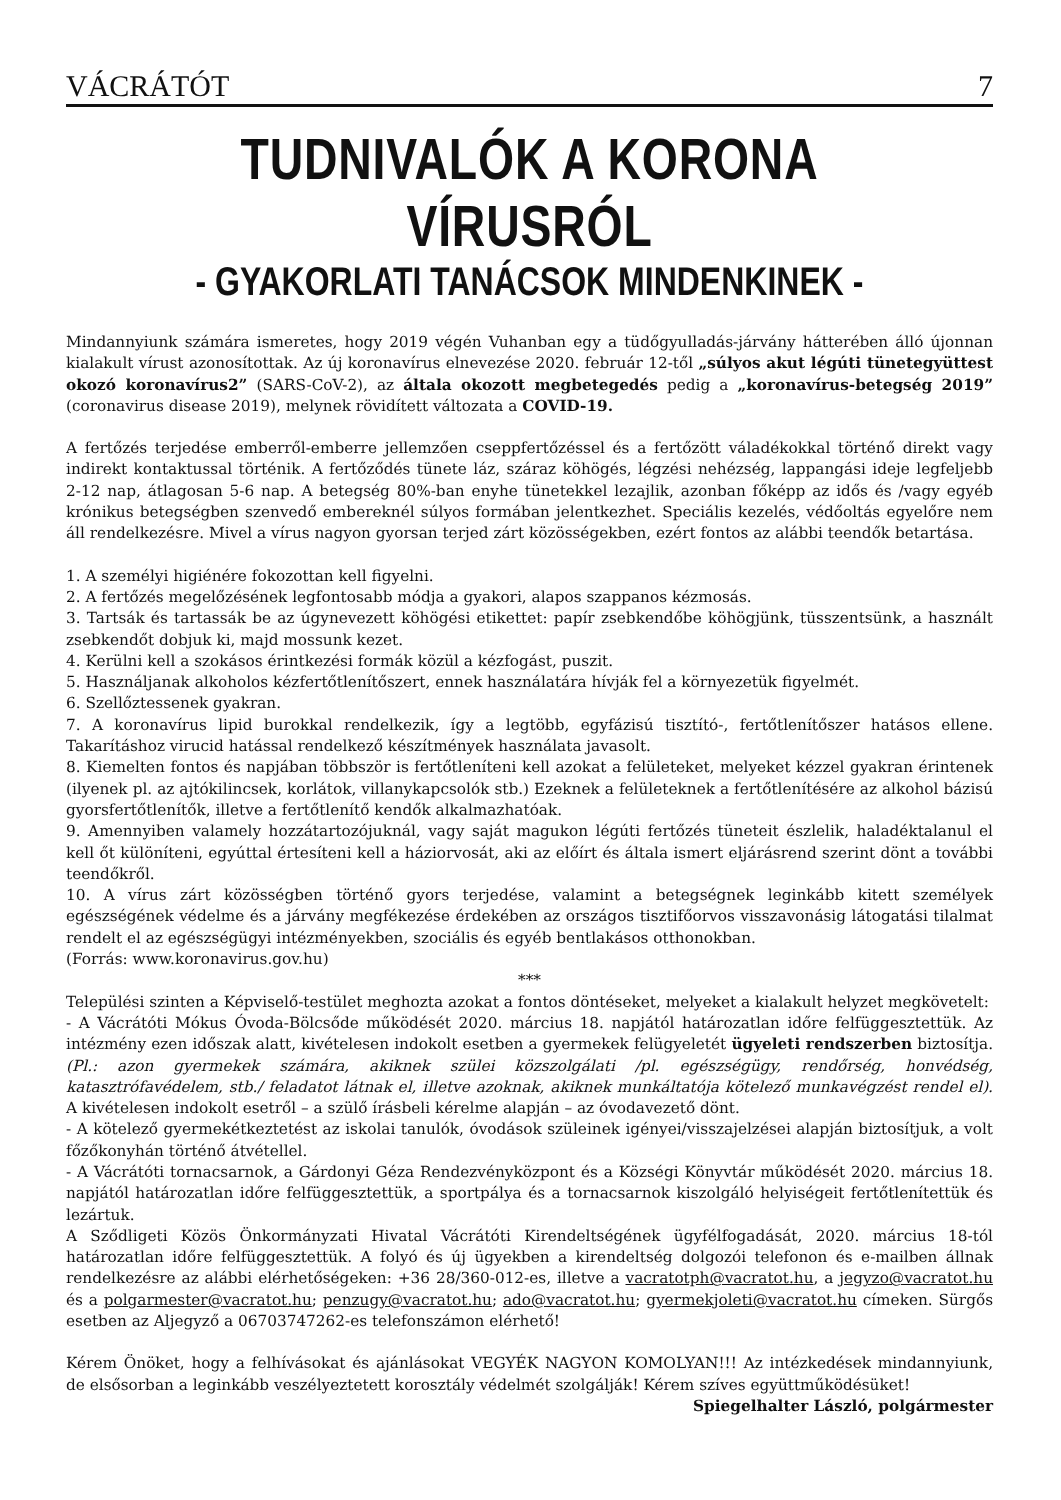VÁCRÁTÓT 7
TUDNIVALÓK A KORONA VÍRUSRÓL
- GYAKORLATI TANÁCSOK MINDENKINEK -
Mindannyiunk számára ismeretes, hogy 2019 végén Vuhanban egy a tüdőgyulladás-járvány hátterében álló újonnan kialakult vírust azonosítottak. Az új koronavírus elnevezése 2020. február 12-től „súlyos akut légúti tünetegyüttest okozó koronavírus2” (SARS-CoV-2), az általa okozott megbetegedés pedig a „koronavírus-betegség 2019” (coronavirus disease 2019), melynek rövidített változata a COVID-19.
A fertőzés terjedése emberről-emberre jellemzően cseppfertőzéssel és a fertőzött váladékokkal történő direkt vagy indirekt kontaktussal történik. A fertőződés tünete láz, száraz köhögés, légzési nehézség, lappangási ideje legfeljebb 2-12 nap, átlagosan 5-6 nap. A betegség 80%-ban enyhe tünetekkel lezajlik, azonban főképp az idős és /vagy egyéb krónikus betegségben szenvedő embereknél súlyos formában jelentkezhet. Speciális kezelés, védőoltás egyelőre nem áll rendelkezésre. Mivel a vírus nagyon gyorsan terjed zárt közösségekben, ezért fontos az alábbi teendők betartása.
1. A személyi higiénére fokozottan kell figyelni.
2. A fertőzés megelőzésének legfontosabb módja a gyakori, alapos szappanos kézmosás.
3. Tartsák és tartassák be az úgynevezett köhögési etikettet: papír zsebkendőbe köhögjünk, tüsszentsünk, a használt zsebkendőt dobjuk ki, majd mossunk kezet.
4. Kerülni kell a szokásos érintkezési formák közül a kézfogást, puszit.
5. Használjanak alkoholos kézfertőtlenítőszert, ennek használatára hívják fel a környezetük figyelmét.
6. Szellőztessenek gyakran.
7. A koronavírus lipid burokkal rendelkezik, így a legtöbb, egyfázisú tisztító-, fertőtlenítőszer hatásos ellene. Takarításhoz virucid hatással rendelkező készítmények használata javasolt.
8. Kiemelten fontos és napjában többször is fertőtleníteni kell azokat a felületeket, melyeket kézzel gyakran érintenek (ilyenek pl. az ajtókilincsek, korlátok, villanykapcsolók stb.) Ezeknek a felületeknek a fertőtlenítésére az alkohol bázisú gyorsfertőtlenítők, illetve a fertőtlenítő kendők alkalmazhatóak.
9. Amennyiben valamely hozzátartozójuknál, vagy saját magukon légúti fertőzés tüneteit észlelik, haladéktalanul el kell őt különíteni, egyúttal értesíteni kell a háziorvosát, aki az előírt és általa ismert eljárásrend szerint dönt a további teendőkről.
10. A vírus zárt közösségben történő gyors terjedése, valamint a betegségnek leginkább kitett személyek egészségének védelme és a járvány megfékezése érdekében az országos tisztifőorvos visszavonásig látogatási tilalmat rendelt el az egészségügyi intézményekben, szociális és egyéb bentlakásos otthonokban.
(Forrás: www.koronavirus.gov.hu)
***
Települési szinten a Képviselő-testület meghozta azokat a fontos döntéseket, melyeket a kialakult helyzet megkövetelt:
- A Vácrátóti Mókus Óvoda-Bölcsőde működését 2020. március 18. napjától határozatlan időre felfüggesztettük. Az intézmény ezen időszak alatt, kivételesen indokolt esetben a gyermekek felügyeletét ügyeleti rendszerben biztosítja. (Pl.: azon gyermekek számára, akiknek szülei közszolgálati /pl. egészségügy, rendőrség, honvédség, katasztrófavédelem, stb./ feladatot látnak el, illetve azoknak, akiknek munkáltatója kötelező munkavégzést rendel el). A kivételesen indokolt esetről – a szülő írásbeli kérelme alapján – az óvodavezető dönt.
- A kötelező gyermekétkeztetést az iskolai tanulók, óvodások szüleinek igényei/visszajelzései alapján biztosítjuk, a volt főzőkonyhán történő átvétellel.
- A Vácrátóti tornacsarnok, a Gárdonyi Géza Rendezvényközpont és a Községi Könyvtár működését 2020. március 18. napjától határozatlan időre felfüggesztettük, a sportpálya és a tornacsarnok kiszolgáló helyiségeit fertőtlenítettük és lezártuk.
A Sződligeti Közös Önkormányzati Hivatal Vácrátóti Kirendeltségének ügyfélfogadását, 2020. március 18-tól határozatlan időre felfüggesztettük. A folyó és új ügyekben a kirendeltség dolgozói telefonon és e-mailben állnak rendelkezésre az alábbi elérhetőségeken: +36 28/360-012-es, illetve a vacratotph@vacratot.hu, a jegyzo@vacratot.hu és a polgarmester@vacratot.hu; penzugy@vacratot.hu; ado@vacratot.hu; gyermekjoleti@vacratot.hu címeken. Sürgős esetben az Aljegyző a 06703747262-es telefonszámon elérhető!
Kérem Önöket, hogy a felhívásokat és ajánlásokat VEGYÉK NAGYON KOMOLYAN!!! Az intézkedések mindannyiunk, de elsősorban a leginkább veszélyeztetett korosztály védelmét szolgálják! Kérem szíves együttműködésüket!
Spiegelhalter László, polgármester